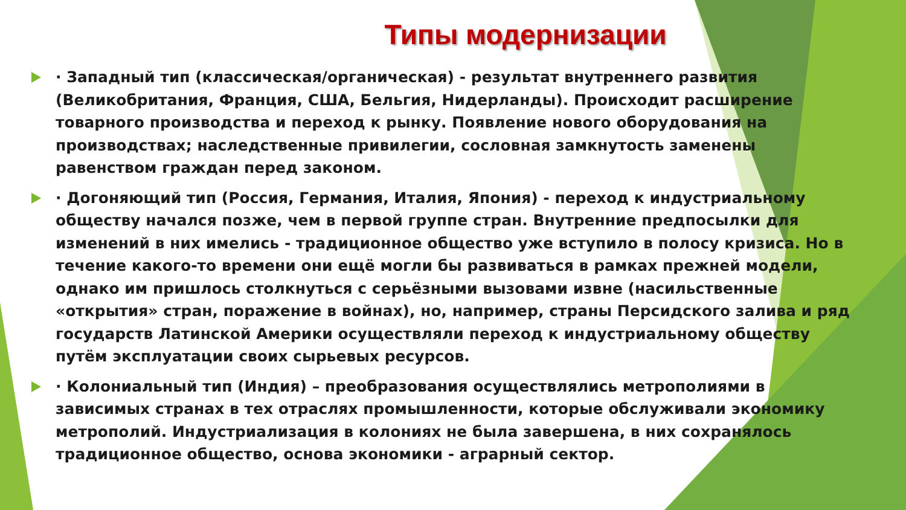Типы модернизации
· Западный тип (классическая/органическая) - результат внутреннего развития (Великобритания, Франция, США, Бельгия, Нидерланды). Происходит расширение товарного производства и переход к рынку. Появление нового оборудования на производствах; наследственные привилегии, сословная замкнутость заменены равенством граждан перед законом.
· Догоняющий тип (Россия, Германия, Италия, Япония) - переход к индустриальному обществу начался позже, чем в первой группе стран. Внутренние предпосылки для изменений в них имелись - традиционное общество уже вступило в полосу кризиса. Но в течение какого-то времени они ещё могли бы развиваться в рамках прежней модели, однако им пришлось столкнуться с серьёзными вызовами извне (насильственные «открытия» стран, поражение в войнах), но, например, страны Персидского залива и ряд государств Латинской Америки осуществляли переход к индустриальному обществу путём эксплуатации своих сырьевых ресурсов.
· Колониальный тип (Индия) – преобразования осуществлялись метрополиями в зависимых странах в тех отраслях промышленности, которые обслуживали экономику метрополий. Индустриализация в колониях не была завершена, в них сохранялось традиционное общество, основа экономики - аграрный сектор.